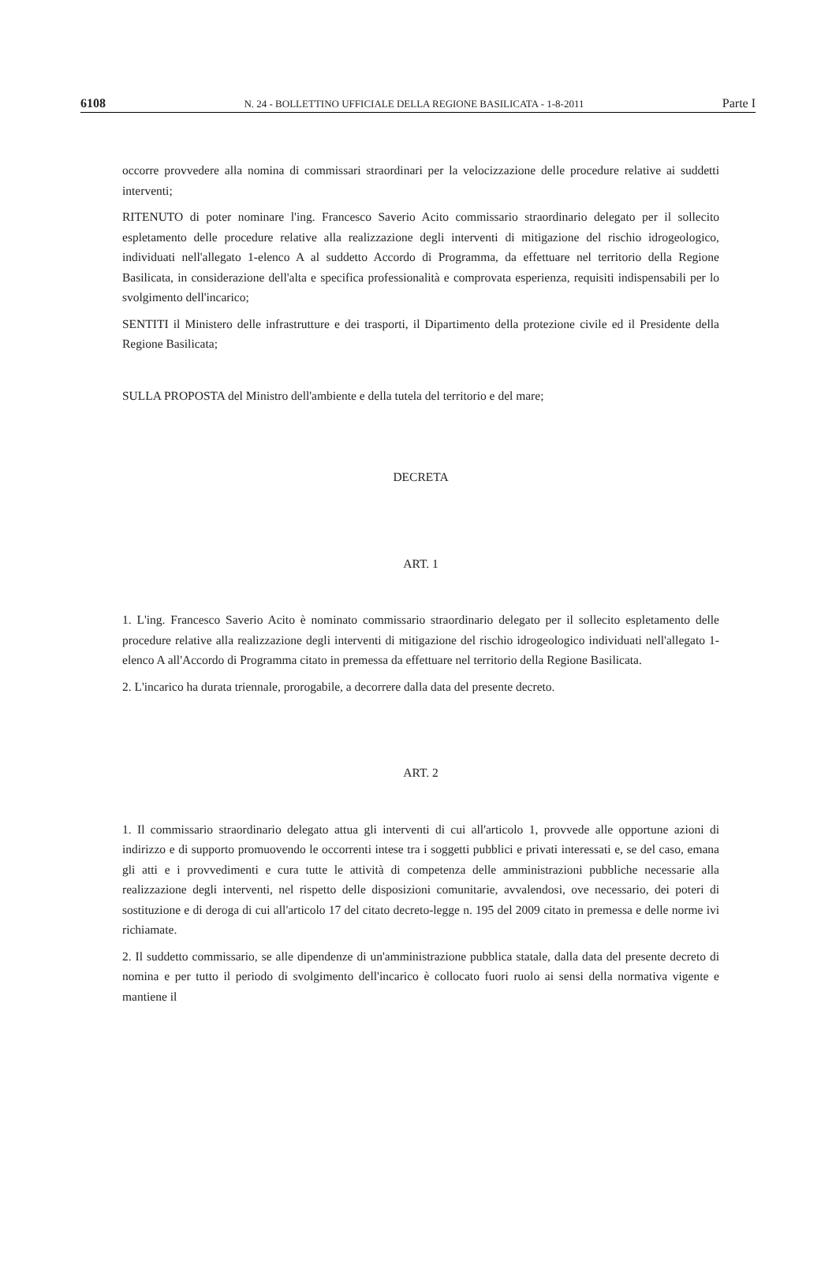6108 N. 24 - BOLLETTINO UFFICIALE DELLA REGIONE BASILICATA - 1-8-2011 Parte I
occorre provvedere alla nomina di commissari straordinari per la velocizzazione delle procedure relative ai suddetti interventi;
RITENUTO di poter nominare l'ing. Francesco Saverio Acito commissario straordinario delegato per il sollecito espletamento delle procedure relative alla realizzazione degli interventi di mitigazione del rischio idrogeologico, individuati nell'allegato 1-elenco A al suddetto Accordo di Programma, da effettuare nel territorio della Regione Basilicata, in considerazione dell'alta e specifica professionalità e comprovata esperienza, requisiti indispensabili per lo svolgimento dell'incarico;
SENTITI il Ministero delle infrastrutture e dei trasporti, il Dipartimento della protezione civile ed il Presidente della Regione Basilicata;
SULLA PROPOSTA del Ministro dell'ambiente e della tutela del territorio e del mare;
DECRETA
ART. 1
1. L'ing. Francesco Saverio Acito è nominato commissario straordinario delegato per il sollecito espletamento delle procedure relative alla realizzazione degli interventi di mitigazione del rischio idrogeologico individuati nell'allegato 1-elenco A all'Accordo di Programma citato in premessa da effettuare nel territorio della Regione Basilicata.
2. L'incarico ha durata triennale, prorogabile, a decorrere dalla data del presente decreto.
ART. 2
1. Il commissario straordinario delegato attua gli interventi di cui all'articolo 1, provvede alle opportune azioni di indirizzo e di supporto promuovendo le occorrenti intese tra i soggetti pubblici e privati interessati e, se del caso, emana gli atti e i provvedimenti e cura tutte le attività di competenza delle amministrazioni pubbliche necessarie alla realizzazione degli interventi, nel rispetto delle disposizioni comunitarie, avvalendosi, ove necessario, dei poteri di sostituzione e di deroga di cui all'articolo 17 del citato decreto-legge n. 195 del 2009 citato in premessa e delle norme ivi richiamate.
2. Il suddetto commissario, se alle dipendenze di un'amministrazione pubblica statale, dalla data del presente decreto di nomina e per tutto il periodo di svolgimento dell'incarico è collocato fuori ruolo ai sensi della normativa vigente e mantiene il